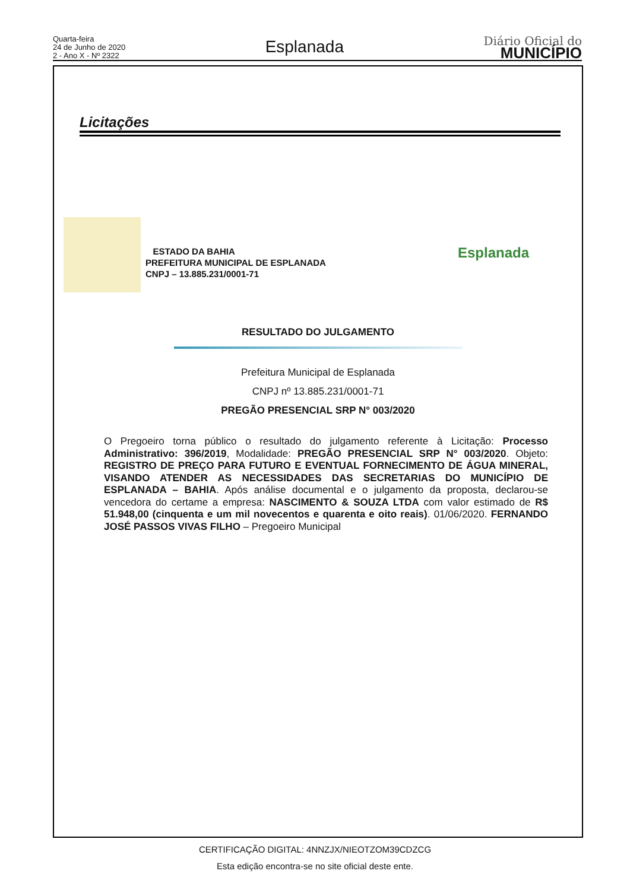Quarta-feira
24 de Junho de 2020
2 - Ano X - Nº 2322
Esplanada
Diário Oficial do
MUNICÍPIO
Licitações
ESTADO DA BAHIA
PREFEITURA MUNICIPAL DE ESPLANADA
CNPJ – 13.885.231/0001-71
Esplanada
RESULTADO DO JULGAMENTO
Prefeitura Municipal de Esplanada
CNPJ nº 13.885.231/0001-71
PREGÃO PRESENCIAL SRP N° 003/2020
O Pregoeiro torna público o resultado do julgamento referente à Licitação: Processo Administrativo: 396/2019, Modalidade: PREGÃO PRESENCIAL SRP N° 003/2020. Objeto: REGISTRO DE PREÇO PARA FUTURO E EVENTUAL FORNECIMENTO DE ÁGUA MINERAL, VISANDO ATENDER AS NECESSIDADES DAS SECRETARIAS DO MUNICÍPIO DE ESPLANADA – BAHIA. Após análise documental e o julgamento da proposta, declarou-se vencedora do certame a empresa: NASCIMENTO & SOUZA LTDA com valor estimado de R$ 51.948,00 (cinquenta e um mil novecentos e quarenta e oito reais). 01/06/2020. FERNANDO JOSÉ PASSOS VIVAS FILHO – Pregoeiro Municipal
CERTIFICAÇÃO DIGITAL: 4NNZJX/NIEOTZOM39CDZCG
Esta edição encontra-se no site oficial deste ente.